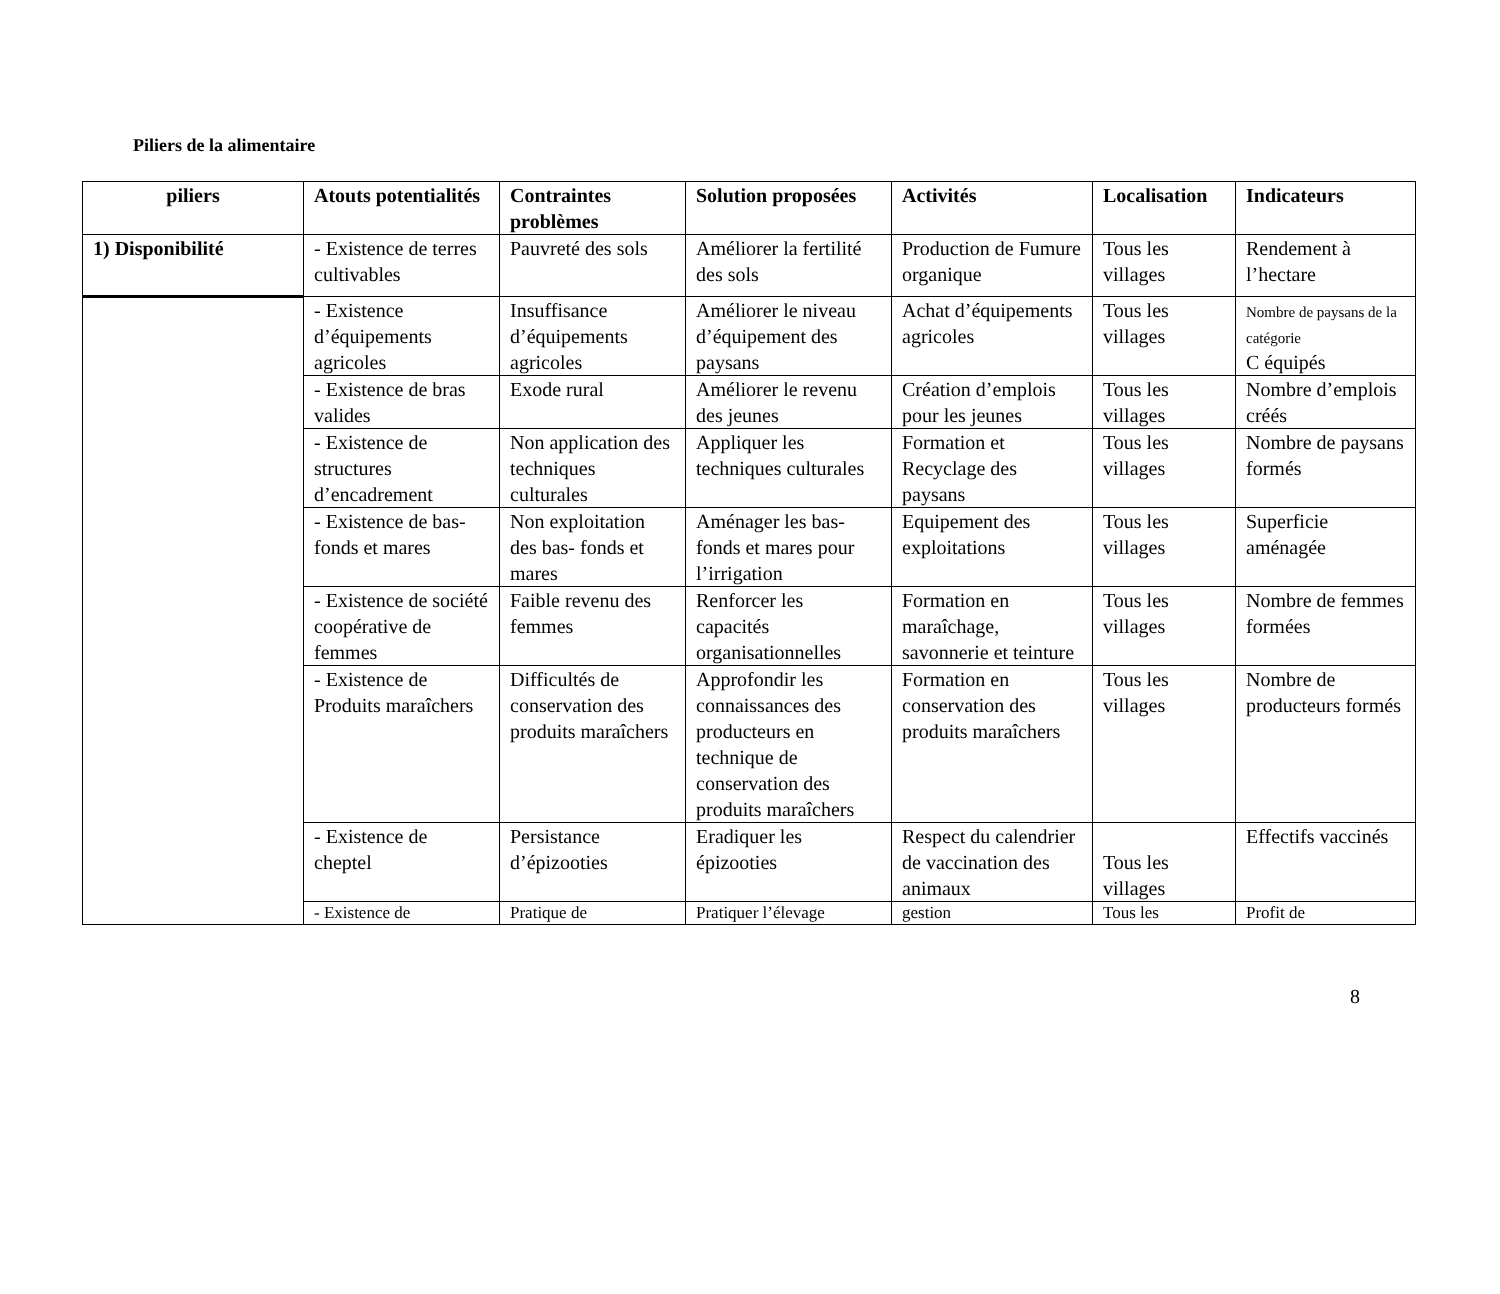Piliers de la alimentaire
| piliers | Atouts potentialités | Contraintes problèmes | Solution proposées | Activités | Localisation | Indicateurs |
| --- | --- | --- | --- | --- | --- | --- |
| 1) Disponibilité | - Existence de terres cultivables | Pauvreté des sols | Améliorer la fertilité des sols | Production de Fumure organique | Tous les villages | Rendement à l’hectare |
| | - Existence d’équipements agricoles | Insuffisance d’équipements agricoles | Améliorer le niveau d’équipement des paysans | Achat d’équipements agricoles | Tous les villages | Nombre de paysans de la catégorie C équipés |
| | - Existence de bras valides | Exode rural | Améliorer le revenu des jeunes | Création d’emplois pour les jeunes | Tous les villages | Nombre d’emplois créés |
| | - Existence de structures d’encadrement | Non application des techniques culturales | Appliquer les techniques culturales | Formation et Recyclage des paysans | Tous les villages | Nombre de paysans formés |
| | - Existence de bas- fonds et mares | Non exploitation des bas- fonds et mares | Aménager les bas-fonds et mares pour l’irrigation | Equipement des exploitations | Tous les villages | Superficie aménagée |
| | - Existence de société coopérative de femmes | Faible revenu des femmes | Renforcer les capacités organisationnelles | Formation en maraîchage, savonnerie et teinture | Tous les villages | Nombre de femmes formées |
| | - Existence de Produits maraîchers | Difficultés de conservation des produits maraîchers | Approfondir les connaissances des producteurs en technique de conservation des produits maraîchers | Formation en conservation des produits maraîchers | Tous les villages | Nombre de producteurs formés |
| | - Existence de cheptel | Persistance d’épizooties | Eradiquer les épizooties | Respect du calendrier de vaccination des animaux | Tous les villages | Effectifs vaccinés |
| | - Existence de | Pratique de | Pratiquer l’élevage | gestion | Tous les | Profit de |
8